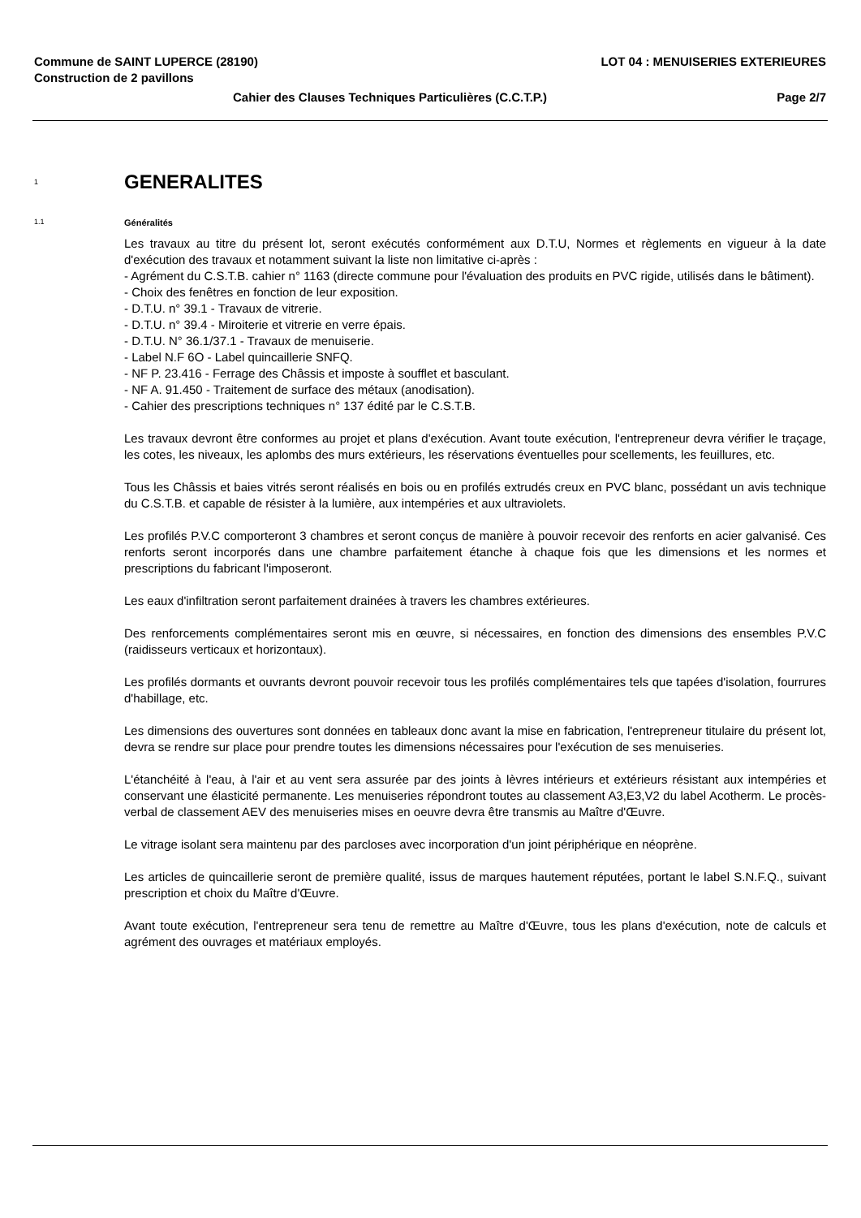Commune de SAINT LUPERCE (28190) LOT 04 : MENUISERIES EXTERIEURES
Construction de 2 pavillons
Cahier des Clauses Techniques Particulières (C.C.T.P.) Page 2/7
1 GENERALITES
1.1 Généralités
Les travaux au titre du présent lot, seront exécutés conformément aux D.T.U, Normes et règlements en vigueur à la date d'exécution des travaux et notamment suivant la liste non limitative ci-après :
- Agrément du C.S.T.B. cahier n° 1163 (directe commune pour l'évaluation des produits en PVC rigide, utilisés dans le bâtiment).
- Choix des fenêtres en fonction de leur exposition.
- D.T.U. n° 39.1 - Travaux de vitrerie.
- D.T.U. n° 39.4 - Miroiterie et vitrerie en verre épais.
- D.T.U. N° 36.1/37.1 - Travaux de menuiserie.
- Label N.F 6O - Label quincaillerie SNFQ.
- NF P. 23.416 - Ferrage des Châssis et imposte à soufflet et basculant.
- NF A. 91.450 - Traitement de surface des métaux (anodisation).
- Cahier des prescriptions techniques n° 137 édité par le C.S.T.B.
Les travaux devront être conformes au projet et plans d'exécution. Avant toute exécution, l'entrepreneur devra vérifier le traçage, les cotes, les niveaux, les aplombs des murs extérieurs, les réservations éventuelles pour scellements, les feuillures, etc.
Tous les Châssis et baies vitrés seront réalisés en bois ou en profilés extrudés creux en PVC blanc, possédant un avis technique du C.S.T.B. et capable de résister à la lumière, aux intempéries et aux ultraviolets.
Les profilés P.V.C comporteront 3 chambres et seront conçus de manière à pouvoir recevoir des renforts en acier galvanisé. Ces renforts seront incorporés dans une chambre parfaitement étanche à chaque fois que les dimensions et les normes et prescriptions du fabricant l'imposeront.
Les eaux d'infiltration seront parfaitement drainées à travers les chambres extérieures.
Des renforcements complémentaires seront mis en œuvre, si nécessaires, en fonction des dimensions des ensembles P.V.C (raidisseurs verticaux et horizontaux).
Les profilés dormants et ouvrants devront pouvoir recevoir tous les profilés complémentaires tels que tapées d'isolation, fourrures d'habillage, etc.
Les dimensions des ouvertures sont données en tableaux donc avant la mise en fabrication, l'entrepreneur titulaire du présent lot, devra se rendre sur place pour prendre toutes les dimensions nécessaires pour l'exécution de ses menuiseries.
L'étanchéité à l'eau, à l'air et au vent sera assurée par des joints à lèvres intérieurs et extérieurs résistant aux intempéries et conservant une élasticité permanente. Les menuiseries répondront toutes au classement A3,E3,V2 du label Acotherm. Le procès-verbal de classement AEV des menuiseries mises en oeuvre devra être transmis au Maître d'Œuvre.
Le vitrage isolant sera maintenu par des parcloses avec incorporation d'un joint périphérique en néoprène.
Les articles de quincaillerie seront de première qualité, issus de marques hautement réputées, portant le label S.N.F.Q., suivant prescription et choix du Maître d'Œuvre.
Avant toute exécution, l'entrepreneur sera tenu de remettre au Maître d'Œuvre, tous les plans d'exécution, note de calculs et agrément des ouvrages et matériaux employés.